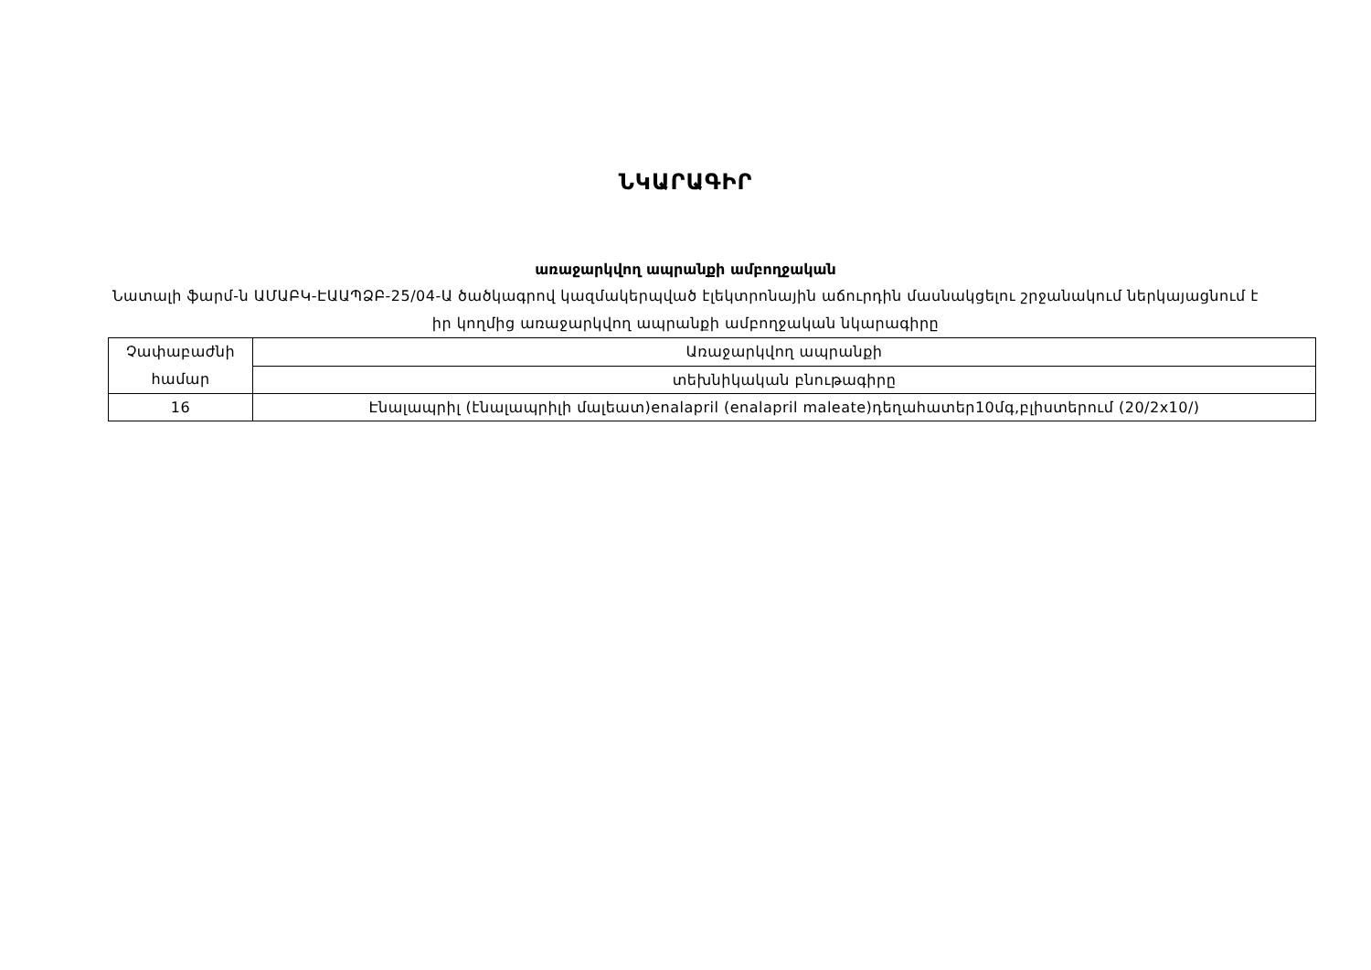ՆԿԱՐԱԳԻՐ
առաջարկվող ապրանքի ամբողջական
Նատալի ֆարմ-ն ԱՄԱԲԿ-ԷԱԱՊՁԲ-25/04-Ա ծածկագրով կազմակերպված էլեկտրոնային աճուրդին մասնակցելու շրջանակում ներկայացնում է իր կողմից առաջարկվող ապրանքի ամբողջական նկարագիրը
| Չափաբաժնի համար | Առաջարկվող ապրանքի |
| | տեխնիկական բնութագիրը |
| 16 | Էնալապրիլ (էնալապրիլի մալեատ)enalapril (enalapril maleate)դեղահատեր10մգ,բլիստերում (20/2x10/) |